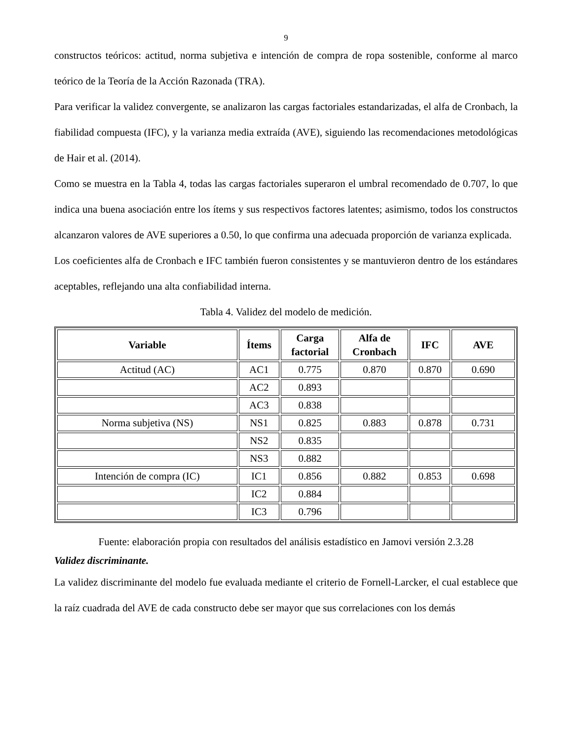9
constructos teóricos: actitud, norma subjetiva e intención de compra de ropa sostenible, conforme al marco teórico de la Teoría de la Acción Razonada (TRA).
Para verificar la validez convergente, se analizaron las cargas factoriales estandarizadas, el alfa de Cronbach, la fiabilidad compuesta (IFC), y la varianza media extraída (AVE), siguiendo las recomendaciones metodológicas de Hair et al. (2014).
Como se muestra en la Tabla 4, todas las cargas factoriales superaron el umbral recomendado de 0.707, lo que indica una buena asociación entre los ítems y sus respectivos factores latentes; asimismo, todos los constructos alcanzaron valores de AVE superiores a 0.50, lo que confirma una adecuada proporción de varianza explicada.
Los coeficientes alfa de Cronbach e IFC también fueron consistentes y se mantuvieron dentro de los estándares aceptables, reflejando una alta confiabilidad interna.
Tabla 4. Validez del modelo de medición.
| Variable | Ítems | Carga factorial | Alfa de Cronbach | IFC | AVE |
| --- | --- | --- | --- | --- | --- |
| Actitud (AC) | AC1 | 0.775 | 0.870 | 0.870 | 0.690 |
| | AC2 | 0.893 | | | |
| | AC3 | 0.838 | | | |
| Norma subjetiva (NS) | NS1 | 0.825 | 0.883 | 0.878 | 0.731 |
| | NS2 | 0.835 | | | |
| | NS3 | 0.882 | | | |
| Intención de compra (IC) | IC1 | 0.856 | 0.882 | 0.853 | 0.698 |
| | IC2 | 0.884 | | | |
| | IC3 | 0.796 | | | |
Fuente: elaboración propia con resultados del análisis estadístico en Jamovi versión 2.3.28
Validez discriminante.
La validez discriminante del modelo fue evaluada mediante el criterio de Fornell-Larcker, el cual establece que la raíz cuadrada del AVE de cada constructo debe ser mayor que sus correlaciones con los demás